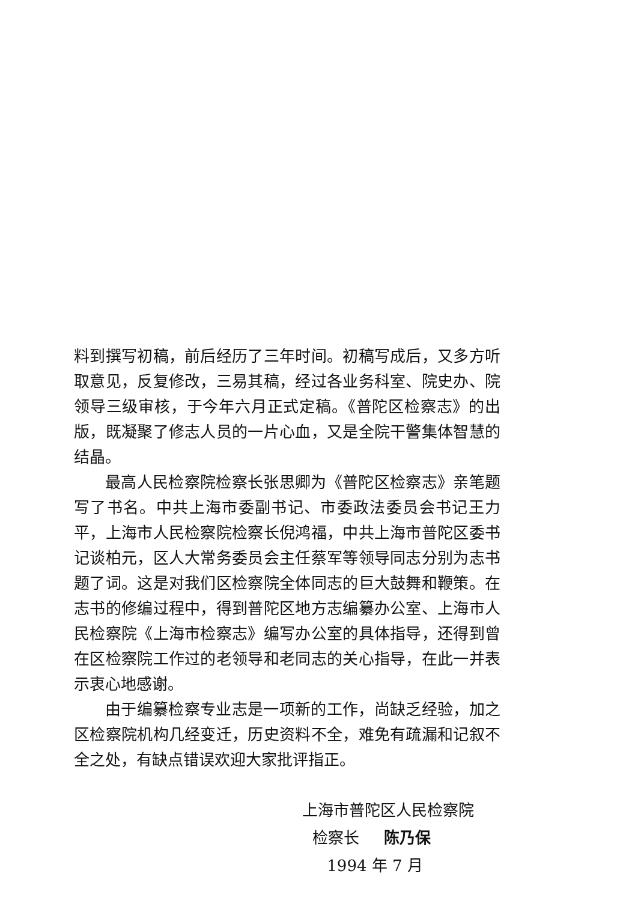料到撰写初稿，前后经历了三年时间。初稿写成后，又多方听取意见，反复修改，三易其稿，经过各业务科室、院史办、院领导三级审核，于今年六月正式定稿。《普陀区检察志》的出版，既凝聚了修志人员的一片心血，又是全院干警集体智慧的结晶。
最高人民检察院检察长张思卿为《普陀区检察志》亲笔题写了书名。中共上海市委副书记、市委政法委员会书记王力平，上海市人民检察院检察长倪鸿福，中共上海市普陀区委书记谈柏元，区人大常务委员会主任蔡军等领导同志分别为志书题了词。这是对我们区检察院全体同志的巨大鼓舞和鞭策。在志书的修编过程中，得到普陀区地方志编纂办公室、上海市人民检察院《上海市检察志》编写办公室的具体指导，还得到曾在区检察院工作过的老领导和老同志的关心指导，在此一并表示衷心地感谢。
由于编纂检察专业志是一项新的工作，尚缺乏经验，加之区检察院机构几经变迁，历史资料不全，难免有疏漏和记叙不全之处，有缺点错误欢迎大家批评指正。
上海市普陀区人民检察院
检察长 陈乃保
1994 年 7 月